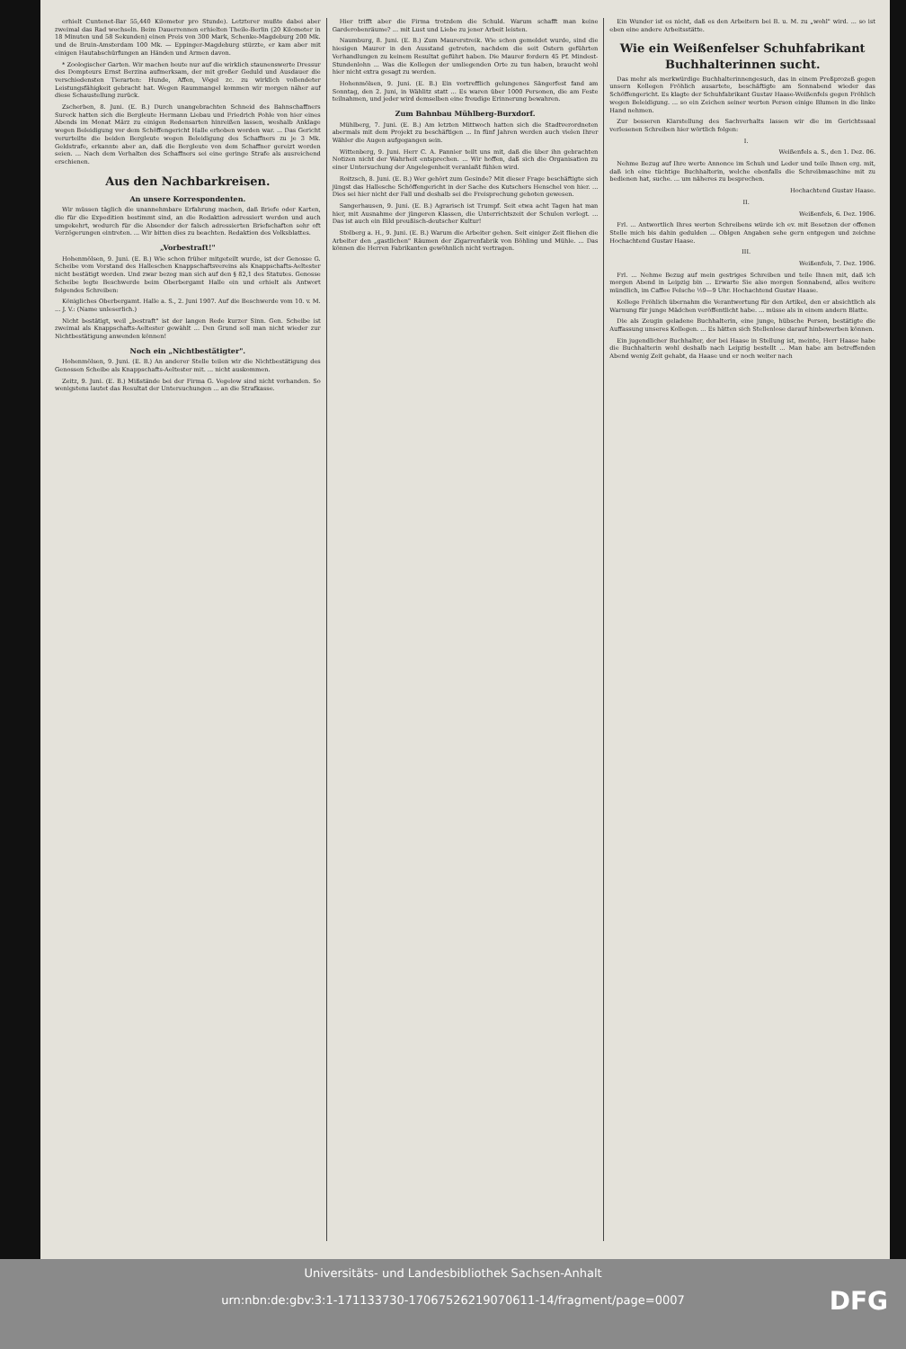erhielt Cuntenet-Bar 55,440 Kilometer pro Stunde). Letzterer mußte dabei aber zweimal das Rad wechseln. Beim Dauerrennen erhielten Theile-Berlin (20 Kilometer in 18 Minuten und 58 Sekunden) einen Preis von 300 Mark, Schenke-Magdeburg 200 Mk. und de Bruin-Amsterdam 100 Mk. — Eppinger-Magdeburg stürzte, er kam aber mit einigen Hautabschürfungen an Händen und Armen davon.
* Zoologischer Garten. Wir machen heute nur auf die wirklich staunenswerte Dressur des Dompteurs Ernst Berzina aufmerksam, der mit großer Geduld und Ausdauer die verschiedensten Tierarten: Hunde, Affen, Vögel zc. zu wirklich vollendeter Leistungsfähigkeit gebracht hat. Wegen Raummangel kommen wir morgen näher auf diese Schaustellung zurück.
Zscherben, 8. Juni. (E. B.) Durch unangebrachten Schneid des Bahnschaffners Sureck hatten sich die Bergleute Hermann Liebau und Friedrich Pohle von hier eines Abends im Monat März zu einigen Redensarten hinreißen lassen, weshalb Anklage wegen Beleidigung vor dem Schöffengericht Halle erhoben worden war. ... Das Gericht verurteilte die beiden Bergleute wegen Beleidigung des Schaffners zu je 3 Mk. Geldstrafe, erkannte aber an, daß die Bergleute von dem Schaffner gereizt worden seien. ... Nach dem Verhalten des Schaffners sei eine geringe Strafe als ausreichend erschienen.
Aus den Nachbarkreisen.
An unsere Korrespondenten.
Wir müssen täglich die unannehmbare Erfahrung machen, daß Briefe oder Karten, die für die Expedition bestimmt sind, an die Redaktion adressiert werden und auch umgekehrt, wodurch für die Absender der falsch adressierten Briefschaften sehr oft Verzögerungen eintreten. ... Wir bitten dies zu beachten. Redaktion des Volksblattes.
„Vorbestraft!"
Hohenmölsen, 9. Juni. (E. B.) Wie schon früher mitgeteilt wurde, ist der Genosse G. Scheibe vom Vorstand des Halleschen Knappschaftsvereins als Knappschafts-Aeltester nicht bestätigt worden. Und zwar bezog man sich auf den § 82,1 des Statutes. Genosse Scheibe legte Beschwerde beim Oberbergamt Halle ein und erhielt als Antwort folgendes Schreiben:
Königliches Oberbergamt. Halle a. S., 2. Juni 1907. Auf die Beschwerde vom 10. v. M. ... J. V.: (Name unleserlich.)
Nicht bestätigt, weil „bestraft" ist der langen Rede kurzer Sinn. Gen. Scheibe ist zweimal als Knappschafts-Aeltester gewählt ... Den Grund soll man nicht wieder zur Nichtbestätigung anwenden können!
Noch ein „Nichtbestätigter".
Hohenmölsen, 9. Juni. (E. B.) An anderer Stelle teilen wir die Nichtbestätigung des Genossen Scheibe als Knappschafts-Aeltester mit. ... nicht auskommen.
Zeitz, 9. Juni. (E. B.) Mißstände bei der Firma G. Vegelow sind nicht vorhanden. So wenigstens lautet das Resultat der Untersuchungen ... an die Strafkasse.
Hier trifft aber die Firma trotzdem die Schuld. Warum schafft man keine Garderobenräume? ... mit Lust und Liebe zu jener Arbeit leisten.
Naumburg, 8. Juni. (E. B.) Zum Maurerstreik. Wie schon gemeldet wurde, sind die hiesigen Maurer in den Ausstand getreten, nachdem die seit Ostern geführten Verhandlungen zu keinem Resultat geführt haben. Die Maurer fordern 45 Pf. Mindest-Stundenlohn ... Was die Kollegen der umliegenden Orte zu tun haben, braucht wohl hier nicht extra gesagt zu werden.
Hohenmölsen, 9. Juni. (E. B.) Ein vortrefflich gelungenes Sängerfest fand am Sonntag, den 2. Juni, in Wählitz statt ... Es waren über 1000 Personen, die am Feste teilnahmen, und jeder wird demselben eine freudige Erinnerung bewahren.
Zum Bahnbau Mühlberg-Burxdorf.
Mühlberg, 7. Juni. (E. B.) Am letzten Mittwoch hatten sich die Stadtverordneten abermals mit dem Projekt zu beschäftigen ... In fünf Jahren werden auch vielen Ihrer Wähler die Augen aufgegangen sein.
Wittenberg, 9. Juni. Herr C. A. Pannier teilt uns mit, daß die über ihn gebrachten Notizen nicht der Wahrheit entsprechen. ... Wir hoffen, daß sich die Organisation zu einer Untersuchung der Angelegenheit veranlaßt fühlen wird.
Roitzsch, 8. Juni. (E. B.) Wer gehört zum Gesinde? Mit dieser Frage beschäftigte sich jüngst das Hallesche Schöffengericht in der Sache des Kutschers Henschel von hier. ... Dies sei hier nicht der Fall und deshalb sei die Freisprechung geboten gewesen.
Sangerhausen, 9. Juni. (E. B.) Agrarisch ist Trumpf. Seit etwa acht Tagen hat man hier, mit Ausnahme der jüngeren Klassen, die Unterrichtszeit der Schulen verlegt. ... Das ist auch ein Bild preußisch-deutscher Kultur!
Stolberg a. H., 9. Juni. (E. B.) Warum die Arbeiter gehen. Seit einiger Zeit fliehen die Arbeiter den „gastlichen" Räumen der Zigarrenfabrik von Böhling und Mühle. ... Das können die Herren Fabrikanten gewöhnlich nicht vertragen.
Ein Wunder ist es nicht, daß es den Arbeitern bei B. u. M. zu „wohl" wird. ... so ist eben eine andere Arbeitsstätte.
Wie ein Weißenfelser Schuhfabrikant Buchhalterinnen sucht.
Das mehr als merkwürdige Buchhalterinnengesuch, das in einem Preßprozeß gegen unsern Kollegen Fröhlich ausartete, beschäftigte am Sonnabend wieder das Schöffengericht. Es klagte der Schuhfabrikant Gustav Haase-Weißenfels gegen Fröhlich wegen Beleidigung. ... so ein Zeichen seiner werten Person einige Blumen in die linke Hand nehmen.
Zur besseren Klarstellung des Sachverhalts lassen wir die im Gerichtssaal verlesenen Schreiben hier wörtlich folgen:
I.
Weißenfels a. S., den 1. Dez. 06.
Nehme Bezug auf Ihre werte Annonce im Schuh und Leder und teile Ihnen erg. mit, daß ich eine tüchtige Buchhalterin, welche ebenfalls die Schreibmaschine mit zu bedienen hat, suche. ... um näheres zu besprechen.
Hochachtend Gustav Haase.
II.
Weißenfels, 6. Dez. 1906.
Frl. ... Antwortlich Ihres werten Schreibens würde ich ev. mit Besetzen der offenen Stelle mich bis dahin gedulden ... Oblgen Angaben sehe gern entgegen und zeichne Hochachtend Gustav Haase.
III.
Weißenfels, 7. Dez. 1906.
Frl. ... Nehme Bezug auf mein gestriges Schreiben und teile Ihnen mit, daß ich morgen Abend in Leipzig bin ... Erwarte Sie also morgen Sonnabend, alles weitere mündlich, im Caffee Felsche ½9—9 Uhr. Hochachtend Gustav Haase.
Kollege Fröhlich übernahm die Verantwortung für den Artikel, den er absichtlich als Warnung für junge Mädchen veröffentlicht habe. ... müsse als in einem andern Blatte.
Die als Zeugin geladene Buchhalterin, eine junge, hübsche Person, bestätigte die Auffassung unseres Kollegen. ... Es hätten sich Stellenlose darauf hinbewerben können.
Ein jugendlicher Buchhalter, der bei Haase in Stellung ist, meinte, Herr Haase habe die Buchhalterin wohl deshalb nach Leipzig bestellt ... Man habe am betreffenden Abend wenig Zeit gehabt, da Haase und er noch weiter nach
Universitäts- und Landesbibliothek Sachsen-Anhalt
urn:nbn:de:gbv:3:1-171133730-17067526219070611-14/fragment/page=0007
DFG